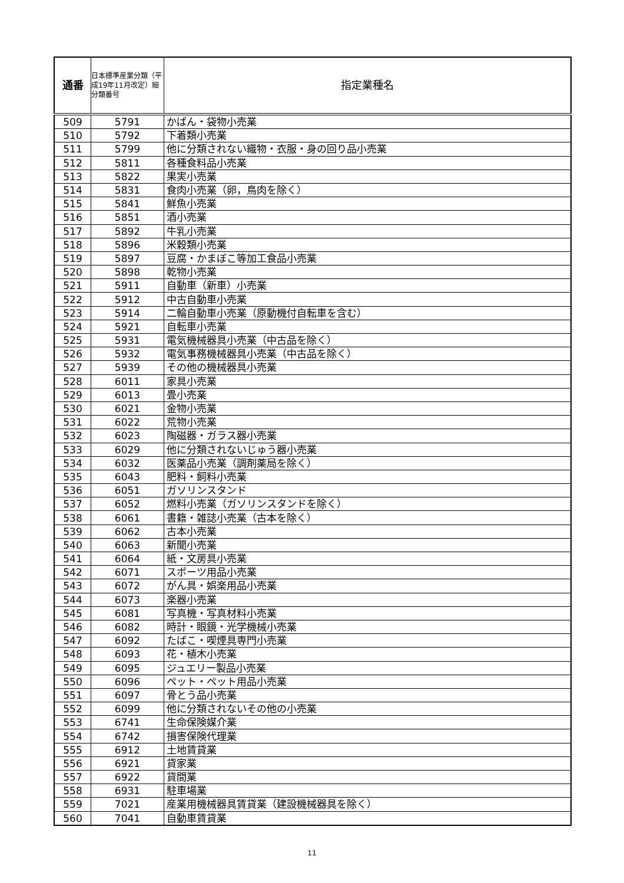| 通番 | 日本標準産業分類（平成19年11月改定）細分類番号 | 指定業種名 |
| --- | --- | --- |
| 509 | 5791 | かばん・袋物小売業 |
| 510 | 5792 | 下着類小売業 |
| 511 | 5799 | 他に分類されない織物・衣服・身の回り品小売業 |
| 512 | 5811 | 各種食料品小売業 |
| 513 | 5822 | 果実小売業 |
| 514 | 5831 | 食肉小売業（卵，鳥肉を除く） |
| 515 | 5841 | 鮮魚小売業 |
| 516 | 5851 | 酒小売業 |
| 517 | 5892 | 牛乳小売業 |
| 518 | 5896 | 米穀類小売業 |
| 519 | 5897 | 豆腐・かまぼこ等加工食品小売業 |
| 520 | 5898 | 乾物小売業 |
| 521 | 5911 | 自動車（新車）小売業 |
| 522 | 5912 | 中古自動車小売業 |
| 523 | 5914 | 二輪自動車小売業（原動機付自転車を含む） |
| 524 | 5921 | 自転車小売業 |
| 525 | 5931 | 電気機械器具小売業（中古品を除く） |
| 526 | 5932 | 電気事務機械器具小売業（中古品を除く） |
| 527 | 5939 | その他の機械器具小売業 |
| 528 | 6011 | 家具小売業 |
| 529 | 6013 | 畳小売業 |
| 530 | 6021 | 金物小売業 |
| 531 | 6022 | 荒物小売業 |
| 532 | 6023 | 陶磁器・ガラス器小売業 |
| 533 | 6029 | 他に分類されないじゅう器小売業 |
| 534 | 6032 | 医薬品小売業（調剤薬局を除く） |
| 535 | 6043 | 肥料・飼料小売業 |
| 536 | 6051 | ガソリンスタンド |
| 537 | 6052 | 燃料小売業（ガソリンスタンドを除く） |
| 538 | 6061 | 書籍・雑誌小売業（古本を除く） |
| 539 | 6062 | 古本小売業 |
| 540 | 6063 | 新聞小売業 |
| 541 | 6064 | 紙・文房具小売業 |
| 542 | 6071 | スポーツ用品小売業 |
| 543 | 6072 | がん具・娯楽用品小売業 |
| 544 | 6073 | 楽器小売業 |
| 545 | 6081 | 写真機・写真材料小売業 |
| 546 | 6082 | 時計・眼鏡・光学機械小売業 |
| 547 | 6092 | たばこ・喫煙具専門小売業 |
| 548 | 6093 | 花・植木小売業 |
| 549 | 6095 | ジュエリー製品小売業 |
| 550 | 6096 | ペット・ペット用品小売業 |
| 551 | 6097 | 骨とう品小売業 |
| 552 | 6099 | 他に分類されないその他の小売業 |
| 553 | 6741 | 生命保険媒介業 |
| 554 | 6742 | 損害保険代理業 |
| 555 | 6912 | 土地賃貸業 |
| 556 | 6921 | 貸家業 |
| 557 | 6922 | 貸間業 |
| 558 | 6931 | 駐車場業 |
| 559 | 7021 | 産業用機械器具賃貸業（建設機械器具を除く） |
| 560 | 7041 | 自動車賃貸業 |
11